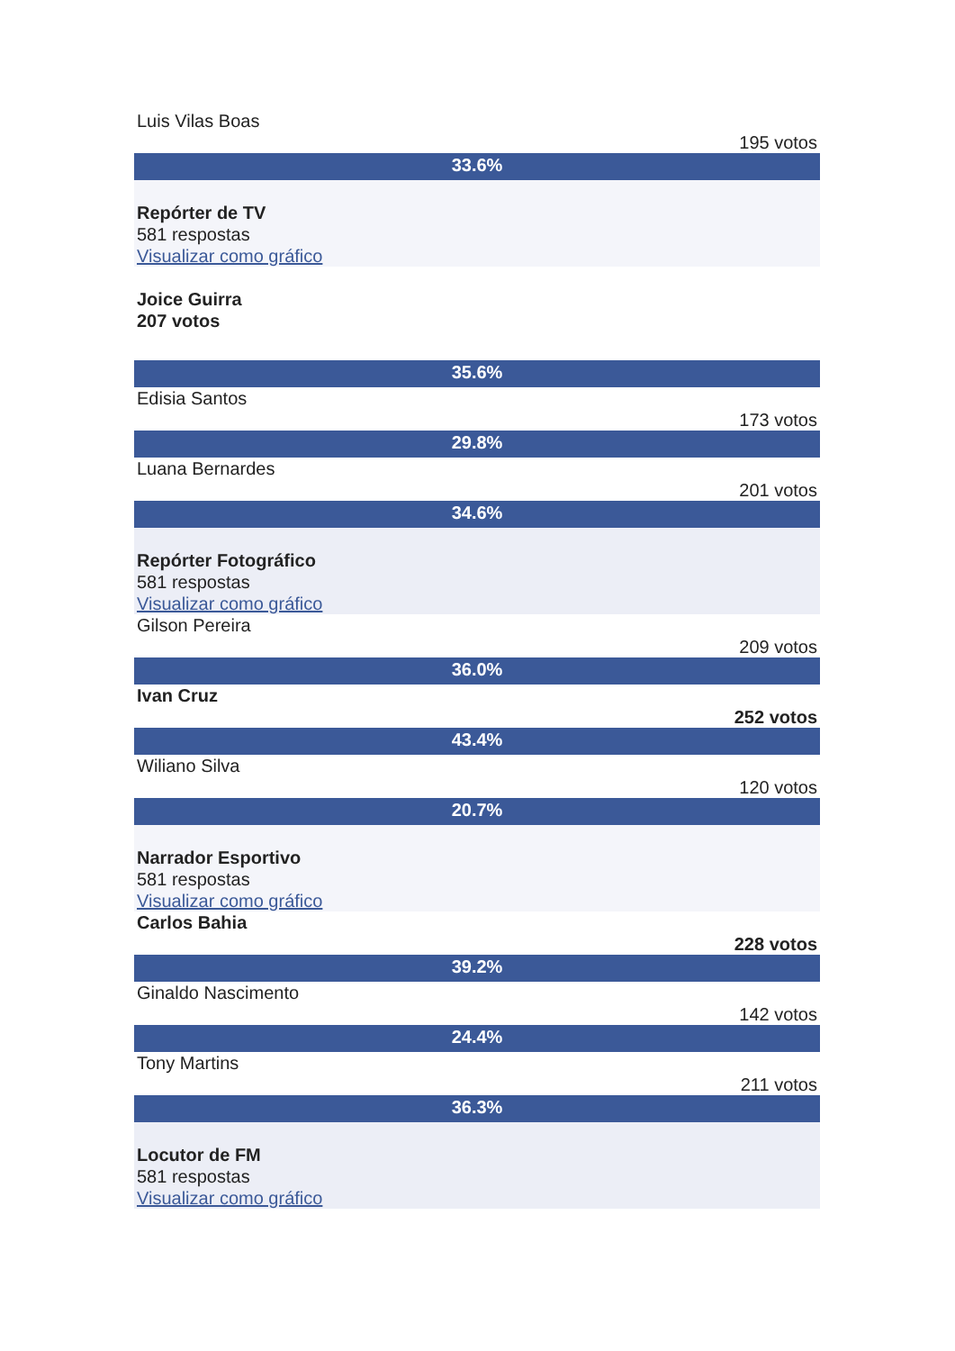Luis Vilas Boas
195 votos
33.6%
Repórter de TV
581 respostas
Visualizar como gráfico
Joice Guirra
207 votos
35.6%
Edisia Santos
173 votos
29.8%
Luana Bernardes
201 votos
34.6%
Repórter Fotográfico
581 respostas
Visualizar como gráfico
Gilson Pereira
209 votos
36.0%
Ivan Cruz
252 votos
43.4%
Wiliano Silva
120 votos
20.7%
Narrador Esportivo
581 respostas
Visualizar como gráfico
Carlos Bahia
228 votos
39.2%
Ginaldo Nascimento
142 votos
24.4%
Tony Martins
211 votos
36.3%
Locutor de FM
581 respostas
Visualizar como gráfico